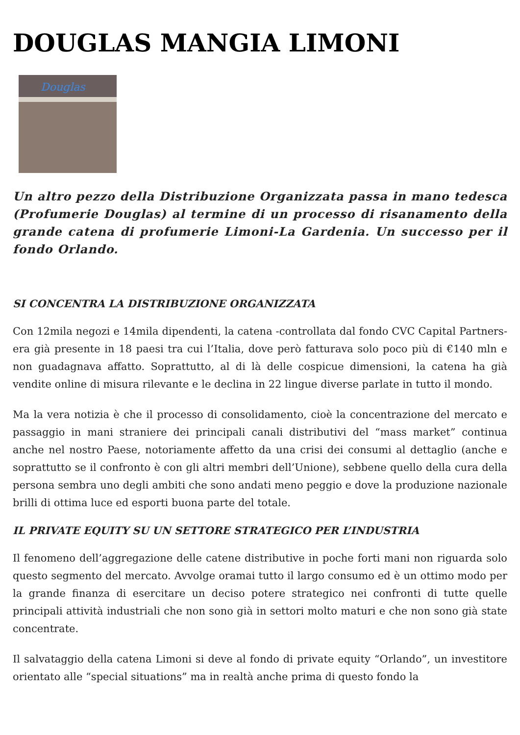DOUGLAS MANGIA LIMONI
Douglas
Un altro pezzo della Distribuzione Organizzata passa in mano tedesca (Profumerie Douglas) al termine di un processo di risanamento della grande catena di profumerie Limoni-La Gardenia. Un successo per il fondo Orlando.
SI CONCENTRA LA DISTRIBUZIONE ORGANIZZATA
Con 12mila negozi e 14mila dipendenti, la catena -controllata dal fondo CVC Capital Partners- era già presente in 18 paesi tra cui l’Italia, dove però fatturava solo poco più di €140 mln e non guadagnava affatto. Soprattutto, al di là delle cospicue dimensioni, la catena ha già vendite online di misura rilevante e le declina in 22 lingue diverse parlate in tutto il mondo.
Ma la vera notizia è che il processo di consolidamento, cioè la concentrazione del mercato e passaggio in mani straniere dei principali canali distributivi del “mass market” continua anche nel nostro Paese, notoriamente affetto da una crisi dei consumi al dettaglio (anche e soprattutto se il confronto è con gli altri membri dell’Unione), sebbene quello della cura della persona sembra uno degli ambiti che sono andati meno peggio e dove la produzione nazionale brilli di ottima luce ed esporti buona parte del totale.
IL PRIVATE EQUITY SU UN SETTORE STRATEGICO PER L’INDUSTRIA
Il fenomeno dell’aggregazione delle catene distributive in poche forti mani non riguarda solo questo segmento del mercato. Avvolge oramai tutto il largo consumo ed è un ottimo modo per la grande finanza di esercitare un deciso potere strategico nei confronti di tutte quelle principali attività industriali che non sono già in settori molto maturi e che non sono già state concentrate.
Il salvataggio della catena Limoni si deve al fondo di private equity “Orlando”, un investitore orientato alle “special situations” ma in realtà anche prima di questo fondo la